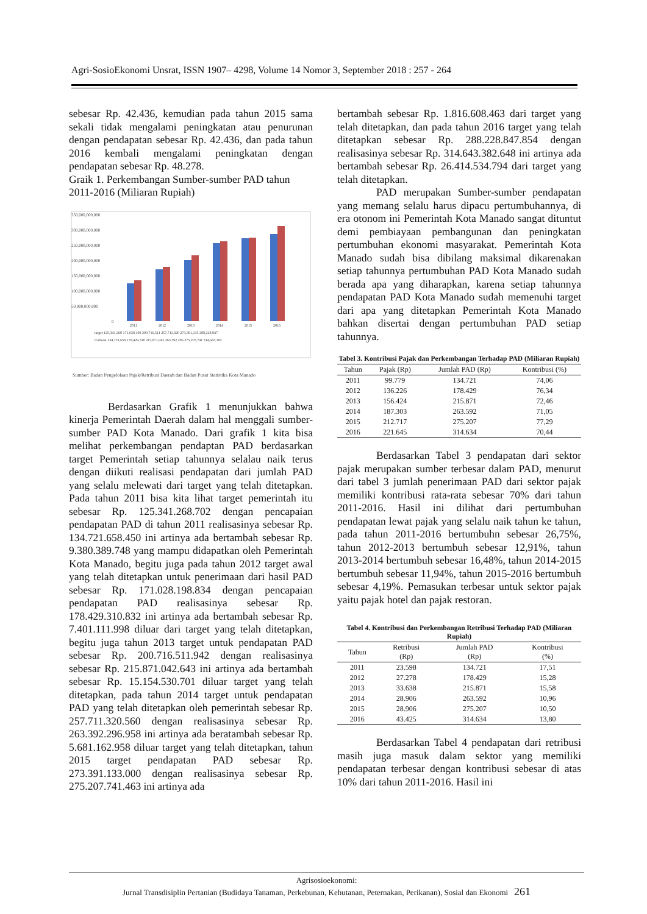Agri-SosioEkonomi Unsrat, ISSN 1907– 4298, Volume 14 Nomor 3, September 2018 : 257 - 264
sebesar Rp. 42.436, kemudian pada tahun 2015 sama sekali tidak mengalami peningkatan atau penurunan dengan pendapatan sebesar Rp. 42.436, dan pada tahun 2016 kembali mengalami peningkatan dengan pendapatan sebesar Rp. 48.278.
Graik 1. Perkembangan Sumber-sumber PAD tahun 2011-2016 (Miliaran Rupiah)
350,000,000,000
300,000,000,000
250,000,000,000
200,000,000,000
150,000,000,000
100,000,000,000
50,000,000,000
0
2011
2012
2013
2014
2015
2016
target 125,341,268 171,028,198 200,716,511 257,711,320 273,391,133 288,228,847
realisasi 134,721,658 178,429,310 215,871,042 263,392,296 275,207,741 314,643,382
Sumber: Badan Pengelolaan Pajak/Retribusi Daerah dan Badan Pusat Statistika Kota Manado
Berdasarkan Grafik 1 menunjukkan bahwa kinerja Pemerintah Daerah dalam hal menggali sumber-sumber PAD Kota Manado. Dari grafik 1 kita bisa melihat perkembangan pendaptan PAD berdasarkan target Pemerintah setiap tahunnya selalau naik terus dengan diikuti realisasi pendapatan dari jumlah PAD yang selalu melewati dari target yang telah ditetapkan. Pada tahun 2011 bisa kita lihat target pemerintah itu sebesar Rp. 125.341.268.702 dengan pencapaian pendapatan PAD di tahun 2011 realisasinya sebesar Rp. 134.721.658.450 ini artinya ada bertambah sebesar Rp. 9.380.389.748 yang mampu didapatkan oleh Pemerintah Kota Manado, begitu juga pada tahun 2012 target awal yang telah ditetapkan untuk penerimaan dari hasil PAD sebesar Rp. 171.028.198.834 dengan pencapaian pendapatan PAD realisasinya sebesar Rp. 178.429.310.832 ini artinya ada bertambah sebesar Rp. 7.401.111.998 diluar dari target yang telah ditetapkan, begitu juga tahun 2013 target untuk pendapatan PAD sebesar Rp. 200.716.511.942 dengan realisasinya sebesar Rp. 215.871.042.643 ini artinya ada bertambah sebesar Rp. 15.154.530.701 diluar target yang telah ditetapkan, pada tahun 2014 target untuk pendapatan PAD yang telah ditetapkan oleh pemerintah sebesar Rp. 257.711.320.560 dengan realisasinya sebesar Rp. 263.392.296.958 ini artinya ada beratambah sebesar Rp. 5.681.162.958 diluar target yang telah ditetapkan, tahun 2015 target pendapatan PAD sebesar Rp. 273.391.133.000 dengan realisasinya sebesar Rp. 275.207.741.463 ini artinya ada
bertambah sebesar Rp. 1.816.608.463 dari target yang telah ditetapkan, dan pada tahun 2016 target yang telah ditetapkan sebesar Rp. 288.228.847.854 dengan realisasinya sebesar Rp. 314.643.382.648 ini artinya ada bertambah sebesar Rp. 26.414.534.794 dari target yang telah ditetapkan.
PAD merupakan Sumber-sumber pendapatan yang memang selalu harus dipacu pertumbuhannya, di era otonom ini Pemerintah Kota Manado sangat dituntut demi pembiayaan pembangunan dan peningkatan pertumbuhan ekonomi masyarakat. Pemerintah Kota Manado sudah bisa dibilang maksimal dikarenakan setiap tahunnya pertumbuhan PAD Kota Manado sudah berada apa yang diharapkan, karena setiap tahunnya pendapatan PAD Kota Manado sudah memenuhi target dari apa yang ditetapkan Pemerintah Kota Manado bahkan disertai dengan pertumbuhan PAD setiap tahunnya.
Tabel 3. Kontribusi Pajak dan Perkembangan Terhadap PAD (Miliaran Rupiah)
| Tahun | Pajak (Rp) | Jumlah PAD (Rp) | Kontribusi (%) |
| --- | --- | --- | --- |
| 2011 | 99.779 | 134.721 | 74,06 |
| 2012 | 136.226 | 178.429 | 76,34 |
| 2013 | 156.424 | 215.871 | 72,46 |
| 2014 | 187.303 | 263.592 | 71,05 |
| 2015 | 212.717 | 275.207 | 77,29 |
| 2016 | 221.645 | 314.634 | 70,44 |
Berdasarkan Tabel 3 pendapatan dari sektor pajak merupakan sumber terbesar dalam PAD, menurut dari tabel 3 jumlah penerimaan PAD dari sektor pajak memiliki kontribusi rata-rata sebesar 70% dari tahun 2011-2016. Hasil ini dilihat dari pertumbuhan pendapatan lewat pajak yang selalu naik tahun ke tahun, pada tahun 2011-2016 bertumbuhn sebesar 26,75%, tahun 2012-2013 bertumbuh sebesar 12,91%, tahun 2013-2014 bertumbuh sebesar 16,48%, tahun 2014-2015 bertumbuh sebesar 11,94%, tahun 2015-2016 bertumbuh sebesar 4,19%. Pemasukan terbesar untuk sektor pajak yaitu pajak hotel dan pajak restoran.
Tabel 4. Kontribusi dan Perkembangan Retribusi Terhadap PAD (Miliaran Rupiah)
| Tahun | Retribusi (Rp) | Jumlah PAD (Rp) | Kontribusi (%) |
| --- | --- | --- | --- |
| 2011 | 23.598 | 134.721 | 17,51 |
| 2012 | 27.278 | 178.429 | 15,28 |
| 2013 | 33.638 | 215.871 | 15,58 |
| 2014 | 28.906 | 263.592 | 10,96 |
| 2015 | 28.906 | 275.207 | 10,50 |
| 2016 | 43.425 | 314.634 | 13,80 |
Berdasarkan Tabel 4 pendapatan dari retribusi masih juga masuk dalam sektor yang memiliki pendapatan terbesar dengan kontribusi sebesar di atas 10% dari tahun 2011-2016. Hasil ini
Agrisosioekonomi:
Jurnal Transdisiplin Pertanian (Budidaya Tanaman, Perkebunan, Kehutanan, Peternakan, Perikanan), Sosial dan Ekonomi 261